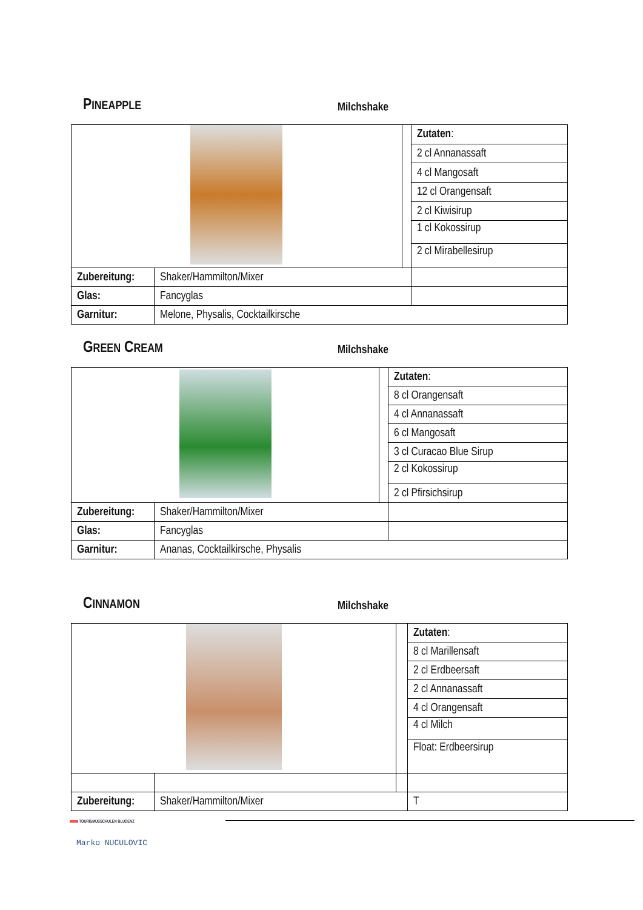PINEAPPLE
Milchshake
| | | | Zutaten : |
| | | | 2 cl Annanassaft |
| | | | 4 cl Mangosaft |
| | | | 12 cl Orangensaft |
| | | | 2 cl Kiwisirup |
| | | | 1 cl Kokossirup |
| | | | 2 cl Mirabellesirup |
| Zubereitung: | Shaker/Hammilton/Mixer | | |
| Glas: | Fancyglas | | |
| Garnitur: | Melone, Physalis, Cocktailkirsche | | |
GREEN CREAM
Milchshake
| | | | Zutaten : |
| | | | 8 cl Orangensaft |
| | | | 4 cl Annanassaft |
| | | | 6 cl Mangosaft |
| | | | 3 cl Curacao Blue Sirup |
| | | | 2 cl Kokossirup |
| | | | 2 cl Pfirsichsirup |
| Zubereitung: | Shaker/Hammilton/Mixer | | |
| Glas: | Fancyglas | | |
| Garnitur: | Ananas, Cocktailkirsche, Physalis | | |
CINNAMON
Milchshake
| | | | Zutaten : |
| | | | 8 cl Marillensaft |
| | | | 2 cl Erdbeersaft |
| | | | 2 cl Annanassaft |
| | | | 4 cl Orangensaft |
| | | | 4 cl Milch |
| | | | Float: Erdbeersirup |
| Zubereitung: | Shaker/Hammilton/Mixer | | T |
▬ TOURISMUSSCHULEN BLUDENZ
Marko NUCULOVIC